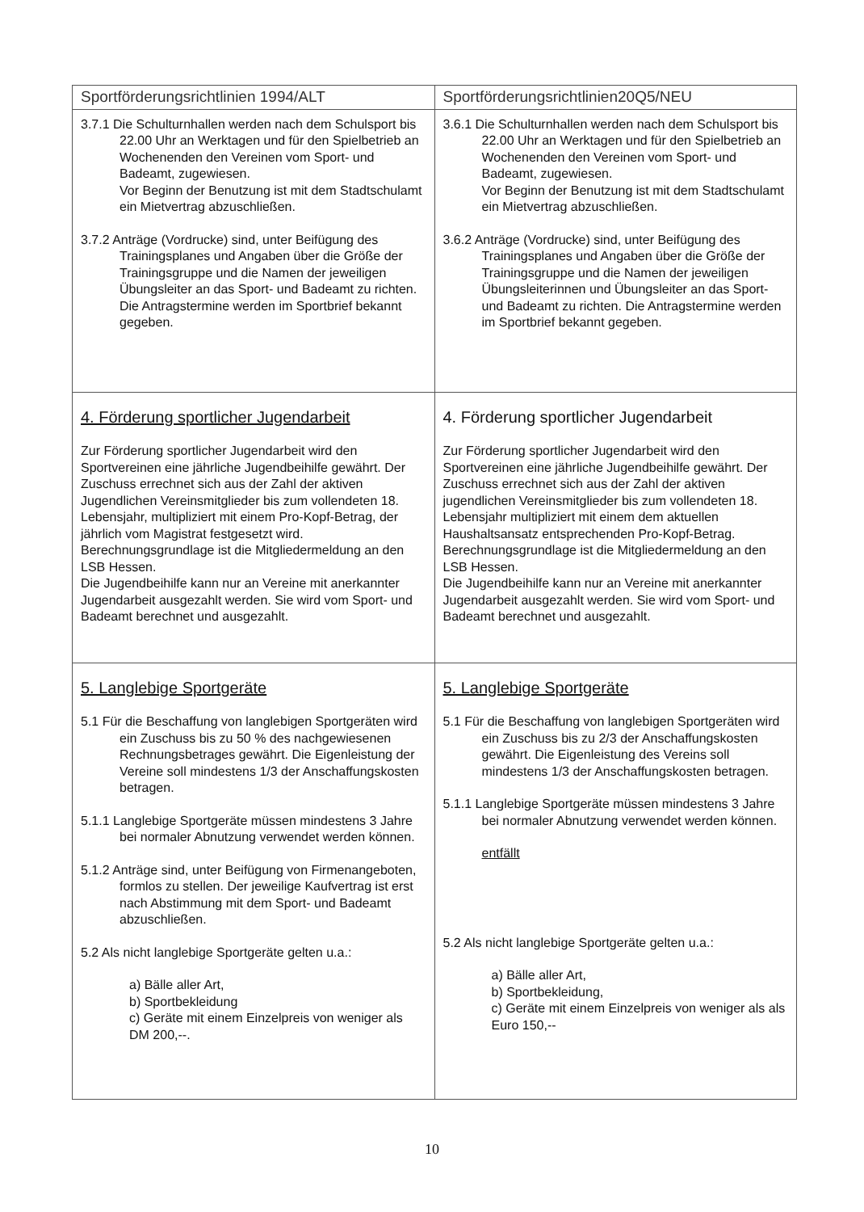| Sportförderungsrichtlinien 1994/ALT | Sportförderungsrichtlinien20Q5/NEU |
| --- | --- |
| 3.7.1 Die Schulturnhallen werden nach dem Schulsport bis 22.00 Uhr an Werktagen und für den Spielbetrieb an Wochenenden den Vereinen vom Sport- und Badeamt, zugewiesen. Vor Beginn der Benutzung ist mit dem Stadtschulamt ein Mietvertrag abzuschließen. 3.7.2 Anträge (Vordrucke) sind, unter Beifügung des Trainingsplanes und Angaben über die Größe der Trainingsgruppe und die Namen der jeweiligen Übungsleiter an das Sport- und Badeamt zu richten. Die Antragstermine werden im Sportbrief bekannt gegeben. | 3.6.1 Die Schulturnhallen werden nach dem Schulsport bis 22.00 Uhr an Werktagen und für den Spielbetrieb an Wochenenden den Vereinen vom Sport- und Badeamt, zugewiesen. Vor Beginn der Benutzung ist mit dem Stadtschulamt ein Mietvertrag abzuschließen. 3.6.2 Anträge (Vordrucke) sind, unter Beifügung des Trainingsplanes und Angaben über die Größe der Trainingsgruppe und die Namen der jeweiligen Übungsleiterinnen und Übungsleiter an das Sport- und Badeamt zu richten. Die Antragstermine werden im Sportbrief bekannt gegeben. |
| 4. Förderung sportlicher Jugendarbeit Zur Förderung sportlicher Jugendarbeit wird den Sportvereinen eine jährliche Jugendbeihilfe gewährt. Der Zuschuss errechnet sich aus der Zahl der aktiven Jugendlichen Vereinsmitglieder bis zum vollendeten 18. Lebensjahr, multipliziert mit einem Pro-Kopf-Betrag, der jährlich vom Magistrat festgesetzt wird. Berechnungsgrundlage ist die Mitgliedermeldung an den LSB Hessen. Die Jugendbeihilfe kann nur an Vereine mit anerkannter Jugendarbeit ausgezahlt werden. Sie wird vom Sport- und Badeamt berechnet und ausgezahlt. | 4. Förderung sportlicher Jugendarbeit Zur Förderung sportlicher Jugendarbeit wird den Sportvereinen eine jährliche Jugendbeihilfe gewährt. Der Zuschuss errechnet sich aus der Zahl der aktiven jugendlichen Vereinsmitglieder bis zum vollendeten 18. Lebensjahr multipliziert mit einem dem aktuellen Haushaltsansatz entsprechenden Pro-Kopf-Betrag. Berechnungsgrundlage ist die Mitgliedermeldung an den LSB Hessen. Die Jugendbeihilfe kann nur an Vereine mit anerkannter Jugendarbeit ausgezahlt werden. Sie wird vom Sport- und Badeamt berechnet und ausgezahlt. |
| 5. Langlebige Sportgeräte 5.1 Für die Beschaffung von langlebigen Sportgeräten wird ein Zuschuss bis zu 50 % des nachgewiesenen Rechnungsbetrages gewährt. Die Eigenleistung der Vereine soll mindestens 1/3 der Anschaffungskosten betragen. 5.1.1 Langlebige Sportgeräte müssen mindestens 3 Jahre bei normaler Abnutzung verwendet werden können. 5.1.2 Anträge sind, unter Beifügung von Firmenangeboten, formlos zu stellen. Der jeweilige Kaufvertrag ist erst nach Abstimmung mit dem Sport- und Badeamt abzuschließen. 5.2 Als nicht langlebige Sportgeräte gelten u.a.: a) Bälle aller Art, b) Sportbekleidung c) Geräte mit einem Einzelpreis von weniger als DM 200,--. | 5. Langlebige Sportgeräte 5.1 Für die Beschaffung von langlebigen Sportgeräten wird ein Zuschuss bis zu 2/3 der Anschaffungskosten gewährt. Die Eigenleistung des Vereins soll mindestens 1/3 der Anschaffungskosten betragen. 5.1.1 Langlebige Sportgeräte müssen mindestens 3 Jahre bei normaler Abnutzung verwendet werden können. entfällt 5.2 Als nicht langlebige Sportgeräte gelten u.a.: a) Bälle aller Art, b) Sportbekleidung, c) Geräte mit einem Einzelpreis von weniger als als Euro 150,-- |
10